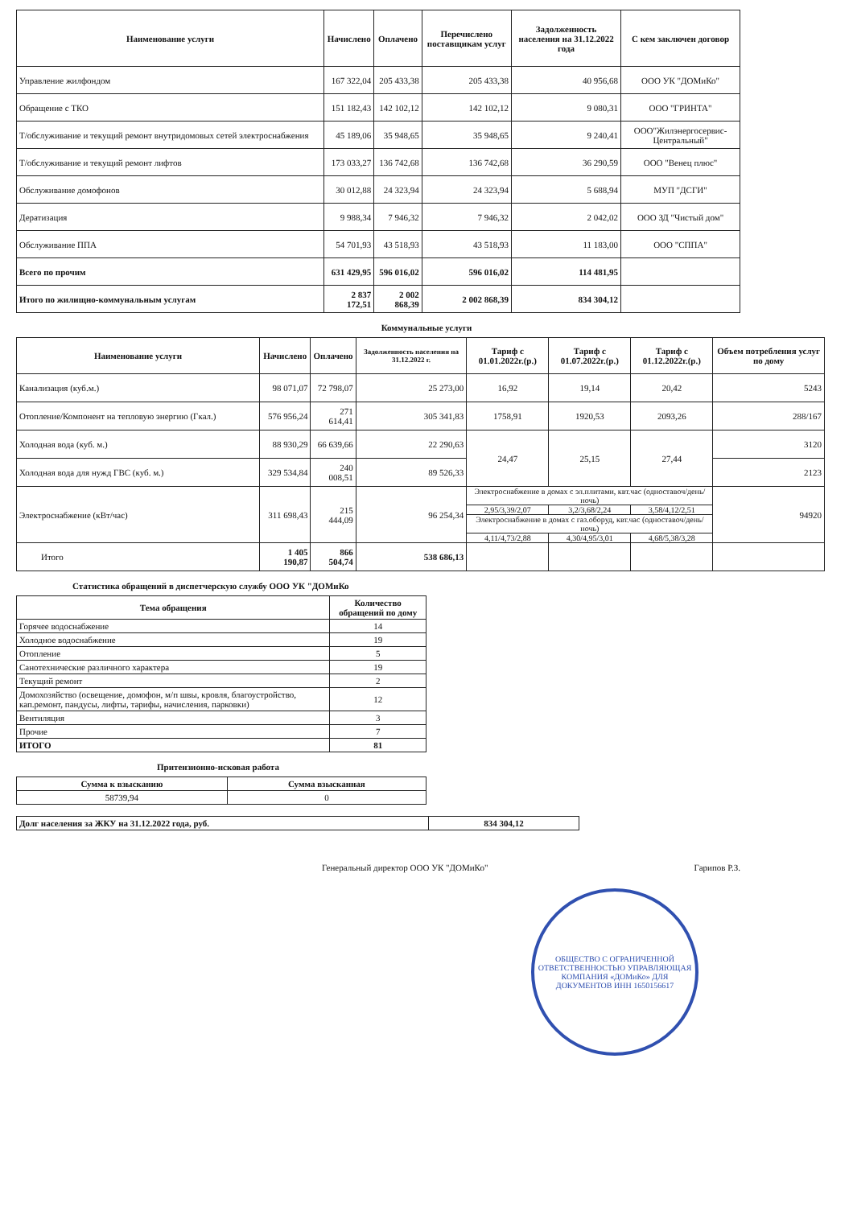| Наименование услуги | Начислено | Оплачено | Перечислено поставщикам услуг | Задолженность населения на 31.12.2022 года | С кем заключен договор |
| --- | --- | --- | --- | --- | --- |
| Управление жилфондом | 167 322,04 | 205 433,38 | 205 433,38 | 40 956,68 | ООО УК "ДОМиКо" |
| Обращение с ТКО | 151 182,43 | 142 102,12 | 142 102,12 | 9 080,31 | ООО "ГРИНТА" |
| Т/обслуживание и текущий ремонт внутридомовых сетей электроснабжения | 45 189,06 | 35 948,65 | 35 948,65 | 9 240,41 | ООО"Жилэнергосервис-Центральный" |
| Т/обслуживание и текущий ремонт лифтов | 173 033,27 | 136 742,68 | 136 742,68 | 36 290,59 | ООО "Венец плюс" |
| Обслуживание домофонов | 30 012,88 | 24 323,94 | 24 323,94 | 5 688,94 | МУП "ДСГИ" |
| Дератизация | 9 988,34 | 7 946,32 | 7 946,32 | 2 042,02 | ООО ЗД "Чистый дом" |
| Обслуживание ППА | 54 701,93 | 43 518,93 | 43 518,93 | 11 183,00 | ООО "СППА" |
| Всего по прочим | 631 429,95 | 596 016,02 | 596 016,02 | 114 481,95 | |
| Итого по жилищно-коммунальным услугам | 2 837 172,51 | 2 002 868,39 | 2 002 868,39 | 834 304,12 | |
Коммунальные услуги
| Наименование услуги | Начислено | Оплачено | Задолженность населения на 31.12.2022 г. | Тариф с 01.01.2022г.(р.) | Тариф с 01.07.2022г.(р.) | Тариф с 01.12.2022г.(р.) | Объем потребления услуг по дому |
| --- | --- | --- | --- | --- | --- | --- | --- |
| Канализация (куб.м.) | 98 071,07 | 72 798,07 | 25 273,00 | 16,92 | 19,14 | 20,42 | 5243 |
| Отопление/Компонент на тепловую энергию (Гкал.) | 576 956,24 | 271 614,41 | 305 341,83 | 1758,91 | 1920,53 | 2093,26 | 288/167 |
| Холодная вода (куб. м.) | 88 930,29 | 66 639,66 | 22 290,63 | 24,47 | 25,15 | 27,44 | 3120 |
| Холодная вода для нужд ГВС (куб. м.) | 329 534,84 | 240 008,51 | 89 526,33 | | | | 2123 |
| Электроснабжение (кВт/час) | 311 698,43 | 215 444,09 | 96 254,34 | Электроснабжение в домах с эл.плитами, квт.час (одноставоч/день/ночь) | | | 94920 |
| | | | | 2,95/3,39/2,07 | 3,2/3,68/2,24 | 3,58/4,12/2,51 | |
| | | | | Электроснабжение в домах с газ.оборуд, квт.час (одноставоч/день/ночь) | | | |
| | | | | 4,11/4,73/2,88 | 4,30/4,95/3,01 | 4,68/5,38/3,28 | |
| Итого | 1 405 190,87 | 866 504,74 | 538 686,13 | | | | |
Статистика обращений в диспетчерскую службу ООО УК "ДОМиКо
| Тема обращения | Количество обращений по дому |
| --- | --- |
| Горячее водоснабжение | 14 |
| Холодное водоснабжение | 19 |
| Отопление | 5 |
| Санотехнические различного характера | 19 |
| Текущий ремонт | 2 |
| Домохозяйство (освещение, домофон, м/п швы, кровля, благоустройство, кап.ремонт, пандусы, лифты, тарифы, начисления, парковки) | 12 |
| Вентиляция | 3 |
| Прочие | 7 |
| ИТОГО | 81 |
Притензионно-исковая работа
| Сумма к взысканию | Сумма взысканная |
| --- | --- |
| 58739,94 | 0 |
| Долг населения за ЖКУ на 31.12.2022 года, руб. | 834 304,12 |
Генеральный директор ООО УК "ДОМиКо" Гарипов Р.З.
ОБЩЕСТВО С ОГРАНИЧЕННОЙ ОТВЕТСТВЕННОСТЬЮ УПРАВЛЯЮЩАЯ КОМПАНИЯ «ДОМиКо» ДЛЯ ДОКУМЕНТОВ ИНН 1650156617